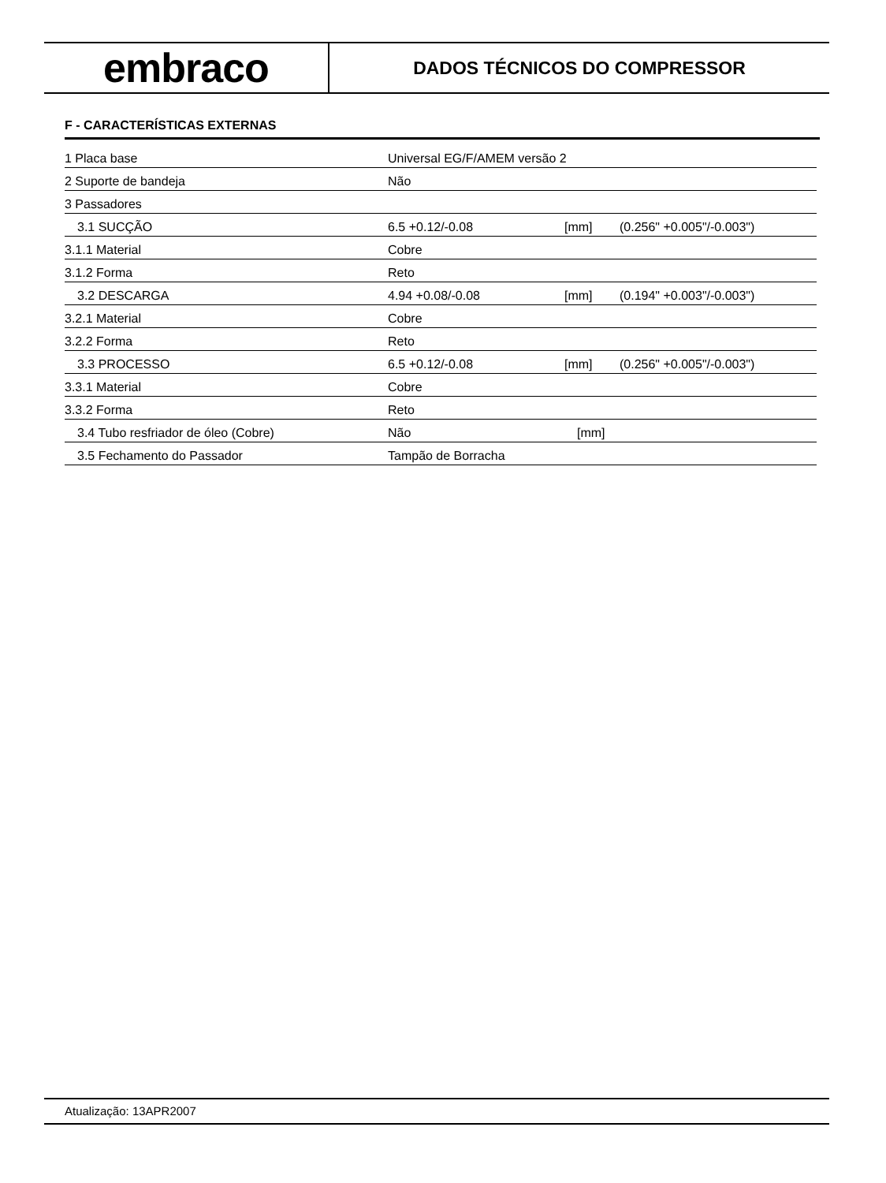embraco
DADOS TÉCNICOS DO COMPRESSOR
F - CARACTERÍSTICAS EXTERNAS
| 1 Placa base | Universal EG/F/AMEM versão 2 | | |
| 2 Suporte de bandeja | Não | | |
| 3 Passadores | | | |
| 3.1 SUCÇÃO | 6.5 +0.12/-0.08 | [mm] | (0.256" +0.005"/-0.003") |
| 3.1.1 Material | Cobre | | |
| 3.1.2 Forma | Reto | | |
| 3.2 DESCARGA | 4.94 +0.08/-0.08 | [mm] | (0.194" +0.003"/-0.003") |
| 3.2.1 Material | Cobre | | |
| 3.2.2 Forma | Reto | | |
| 3.3 PROCESSO | 6.5 +0.12/-0.08 | [mm] | (0.256" +0.005"/-0.003") |
| 3.3.1 Material | Cobre | | |
| 3.3.2 Forma | Reto | | |
| 3.4 Tubo resfriador de óleo (Cobre) | Não | [mm] | |
| 3.5 Fechamento do Passador | Tampão de Borracha | | |
Atualização: 13APR2007